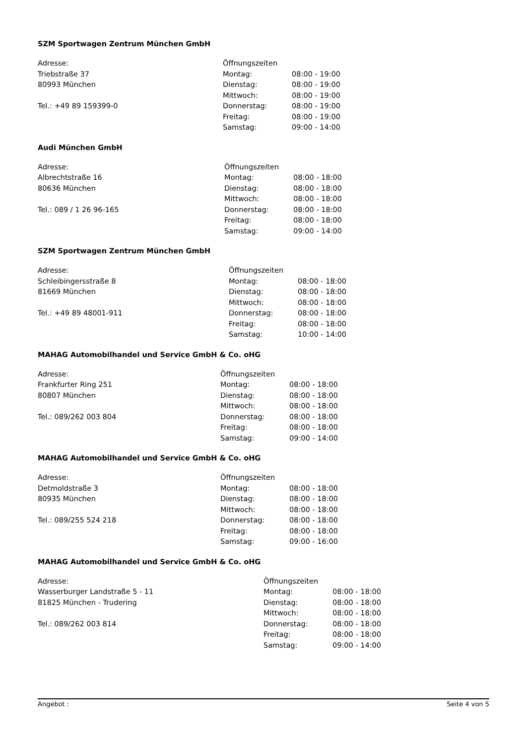SZM Sportwagen Zentrum München GmbH
Adresse:
Triebstraße 37
80993 München
Tel.: +49 89 159399-0
| Öffnungszeiten | |
| Montag: | 08:00 - 19:00 |
| Dienstag: | 08:00 - 19:00 |
| Mittwoch: | 08:00 - 19:00 |
| Donnerstag: | 08:00 - 19:00 |
| Freitag: | 08:00 - 19:00 |
| Samstag: | 09:00 - 14:00 |
Audi München GmbH
Adresse:
Albrechtstraße 16
80636 München
Tel.: 089 / 1 26 96-165
| Öffnungszeiten | |
| Montag: | 08:00 - 18:00 |
| Dienstag: | 08:00 - 18:00 |
| Mittwoch: | 08:00 - 18:00 |
| Donnerstag: | 08:00 - 18:00 |
| Freitag: | 08:00 - 18:00 |
| Samstag: | 09:00 - 14:00 |
SZM Sportwagen Zentrum München GmbH
Adresse:
Schleibingersstraße 8
81669 München
Tel.: +49 89 48001-911
| Öffnungszeiten | |
| Montag: | 08:00 - 18:00 |
| Dienstag: | 08:00 - 18:00 |
| Mittwoch: | 08:00 - 18:00 |
| Donnerstag: | 08:00 - 18:00 |
| Freitag: | 08:00 - 18:00 |
| Samstag: | 10:00 - 14:00 |
MAHAG Automobilhandel und Service GmbH & Co. oHG
Adresse:
Frankfurter Ring 251
80807 München
Tel.: 089/262 003 804
| Öffnungszeiten | |
| Montag: | 08:00 - 18:00 |
| Dienstag: | 08:00 - 18:00 |
| Mittwoch: | 08:00 - 18:00 |
| Donnerstag: | 08:00 - 18:00 |
| Freitag: | 08:00 - 18:00 |
| Samstag: | 09:00 - 14:00 |
MAHAG Automobilhandel und Service GmbH & Co. oHG
Adresse:
Detmoldstraße 3
80935 München
Tel.: 089/255 524 218
| Öffnungszeiten | |
| Montag: | 08:00 - 18:00 |
| Dienstag: | 08:00 - 18:00 |
| Mittwoch: | 08:00 - 18:00 |
| Donnerstag: | 08:00 - 18:00 |
| Freitag: | 08:00 - 18:00 |
| Samstag: | 09:00 - 16:00 |
MAHAG Automobilhandel und Service GmbH & Co. oHG
Adresse:
Wasserburger Landstraße 5 - 11
81825 München - Trudering
Tel.: 089/262 003 814
| Öffnungszeiten | |
| Montag: | 08:00 - 18:00 |
| Dienstag: | 08:00 - 18:00 |
| Mittwoch: | 08:00 - 18:00 |
| Donnerstag: | 08:00 - 18:00 |
| Freitag: | 08:00 - 18:00 |
| Samstag: | 09:00 - 14:00 |
Angebot : Seite 4 von 5